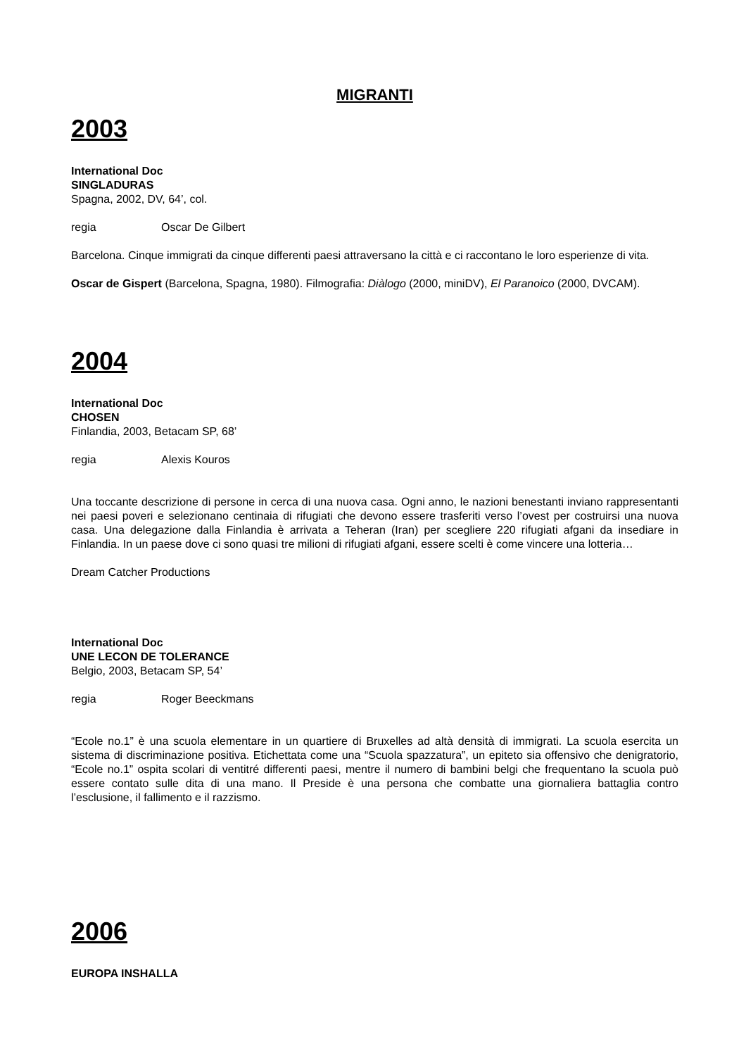MIGRANTI
2003
International Doc
SINGLADURAS
Spagna, 2002, DV, 64’, col.
regia Oscar De Gilbert
Barcelona. Cinque immigrati da cinque differenti paesi attraversano la città e ci raccontano le loro esperienze di vita.
Oscar de Gispert (Barcelona, Spagna, 1980). Filmografia: Diàlogo (2000, miniDV), El Paranoico (2000, DVCAM).
2004
International Doc
CHOSEN
Finlandia, 2003, Betacam SP, 68’
regia Alexis Kouros
Una toccante descrizione di persone in cerca di una nuova casa. Ogni anno, le nazioni benestanti inviano rappresentanti nei paesi poveri e selezionano centinaia di rifugiati che devono essere trasferiti verso l’ovest per costruirsi una nuova casa. Una delegazione dalla Finlandia è arrivata a Teheran (Iran) per scegliere 220 rifugiati afgani da insediare in Finlandia. In un paese dove ci sono quasi tre milioni di rifugiati afgani, essere scelti è come vincere una lotteria…
Dream Catcher Productions
International Doc
UNE LECON DE TOLERANCE
Belgio, 2003, Betacam SP, 54’
regia Roger Beeckmans
“Ecole no.1” è una scuola elementare in un quartiere di Bruxelles ad altà densità di immigrati. La scuola esercita un sistema di discriminazione positiva. Etichettata come una “Scuola spazzatura”, un epiteto sia offensivo che denigratorio, “Ecole no.1” ospita scolari di ventitré differenti paesi, mentre il numero di bambini belgi che frequentano la scuola può essere contato sulle dita di una mano. Il Preside è una persona che combatte una giornaliera battaglia contro l’esclusione, il fallimento e il razzismo.
2006
EUROPA INSHALLA